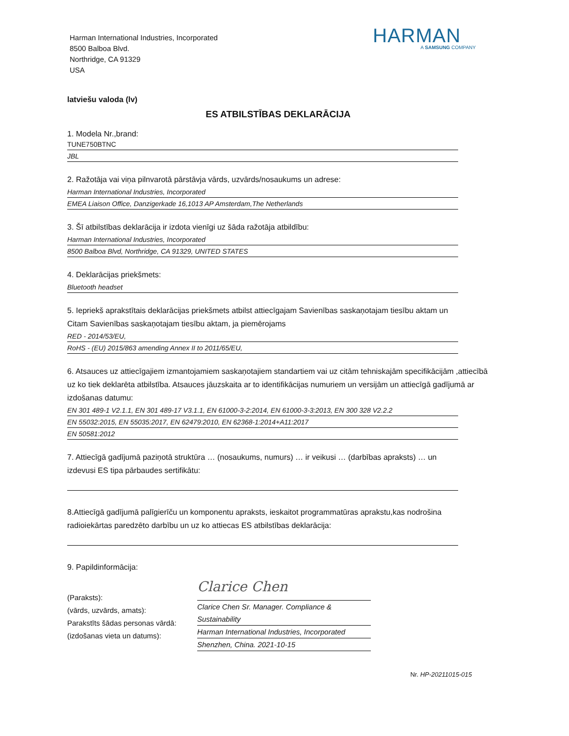Harman International Industries, Incorporated
8500 Balboa Blvd.
Northridge, CA 91329
USA
HARMAN
A SAMSUNG COMPANY
latviešu valoda (lv)
ES ATBILSTĪBAS DEKLARĀCIJA
1. Modela Nr.,brand:
TUNE750BTNC
JBL
2. Ražotāja vai viņa pilnvarotā pārstāvja vārds, uzvārds/nosaukums un adrese:
Harman International Industries, Incorporated
EMEA Liaison Office, Danzigerkade 16,1013 AP Amsterdam,The Netherlands
3. Šī atbilstības deklarācija ir izdota vienīgi uz šāda ražotāja atbildību:
Harman International Industries, Incorporated
8500 Balboa Blvd, Northridge, CA 91329, UNITED STATES
4. Deklarācijas priekšmets:
Bluetooth headset
5. Iepriekš aprakstītais deklarācijas priekšmets atbilst attiecīgajam Savienības saskaņotajam tiesību aktam un Citam Savienības saskaņotajam tiesību aktam, ja piemērojams
RED - 2014/53/EU,
RoHS - (EU) 2015/863 amending Annex II to 2011/65/EU,
6. Atsauces uz attiecīgajiem izmantojamiem saskaņotajiem standartiem vai uz citām tehniskajām specifikācijām ,attiecībā uz ko tiek deklarēta atbilstība. Atsauces jāuzskaita ar to identifikācijas numuriem un versijām un attiecīgā gadījumā ar izdošanas datumu:
EN 301 489-1 V2.1.1, EN 301 489-17 V3.1.1, EN 61000-3-2:2014, EN 61000-3-3:2013, EN 300 328 V2.2.2
EN 55032:2015, EN 55035:2017, EN 62479:2010, EN 62368-1:2014+A11:2017
EN 50581:2012
7. Attiecīgā gadījumā paziņotā struktūra … (nosaukums, numurs) … ir veikusi … (darbības apraksts) … un izdevusi ES tipa pārbaudes sertifikātu:
8.Attiecīgā gadījumā palīgierīču un komponentu apraksts, ieskaitot programmatūras aprakstu,kas nodrošina radioiekārtas paredzēto darbību un uz ko attiecas ES atbilstības deklarācija:
9. Papildinformācija:
(Paraksts):
(vārds, uzvārds, amats):
Parakstīts šādas personas vārdā:
(izdošanas vieta un datums):
Clarice Chen
Clarice Chen Sr. Manager. Compliance & Sustainability
Harman International Industries, Incorporated
Shenzhen, China. 2021-10-15
Nr. HP-20211015-015